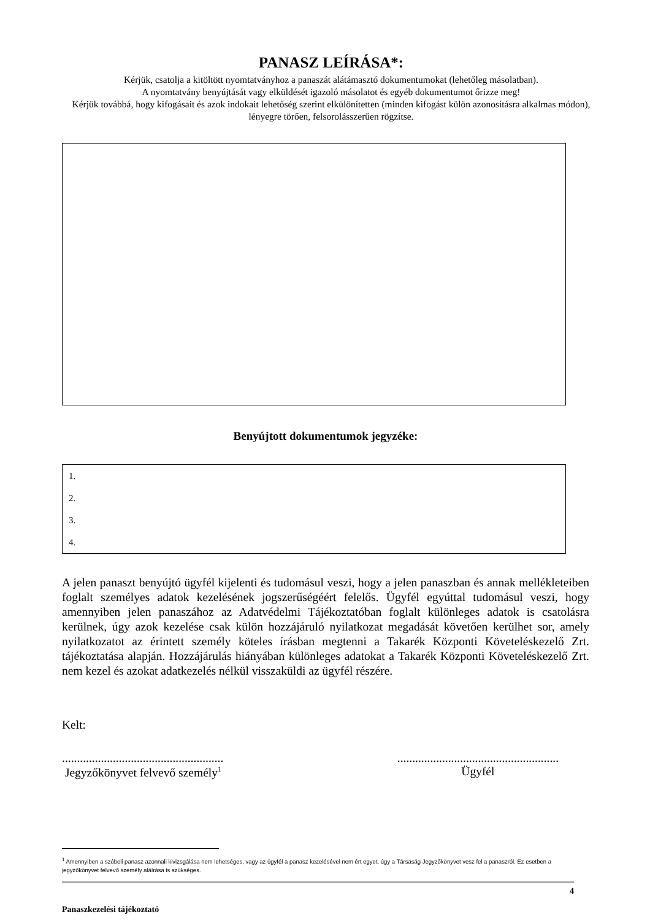PANASZ LEÍRÁSA*:
Kérjük, csatolja a kitöltött nyomtatványhoz a panaszát alátámasztó dokumentumokat (lehetőleg másolatban).
A nyomtatvány benyújtását vagy elküldését igazoló másolatot és egyéb dokumentumot őrizze meg!
Kérjük továbbá, hogy kifogásait és azok indokait lehetőség szerint elkülönítetten (minden kifogást külön azonosításra alkalmas módon), lényegre törően, felsorolásszerűen rögzítse.
Benyújtott dokumentumok jegyzéke:
1.
2.
3.
4.
A jelen panaszt benyújtó ügyfél kijelenti és tudomásul veszi, hogy a jelen panaszban és annak mellékleteiben foglalt személyes adatok kezelésének jogszerűségéért felelős. Ügyfél egyúttal tudomásul veszi, hogy amennyiben jelen panaszához az Adatvédelmi Tájékoztatóban foglalt különleges adatok is csatolásra kerülnek, úgy azok kezelése csak külön hozzájáruló nyilatkozat megadását követően kerülhet sor, amely nyilatkozatot az érintett személy köteles írásban megtenni a Takarék Központi Követeléskezelő Zrt. tájékoztatása alapján. Hozzájárulás hiányában különleges adatokat a Takarék Központi Követeléskezelő Zrt. nem kezel és azokat adatkezelés nélkül visszaküldi az ügyfél részére.
Kelt:
......................................................
Jegyzőkönyvet felvevő személy<sup>1</sup>
......................................................
Ügyfél
<sup>1</sup> Amennyiben a szóbeli panasz azonnali kivizsgálása nem lehetséges, vagy az ügyfél a panasz kezelésével nem ért egyet, úgy a Társaság Jegyzőkönyvet vesz fel a panaszról. Ez esetben a jegyzőkönyvet felvevő személy aláírása is szükséges.
4
Panaszkezelési tájékoztató